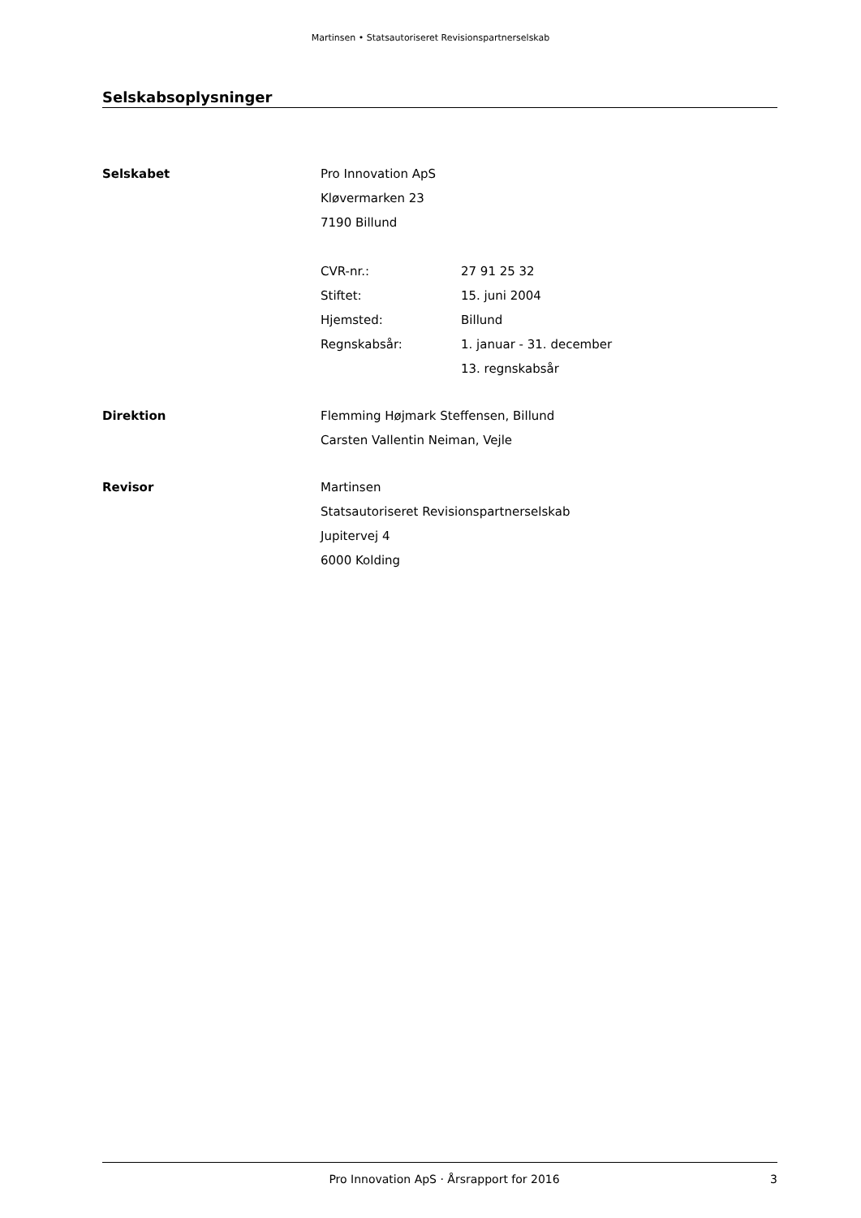Martinsen • Statsautoriseret Revisionspartnerselskab
Selskabsoplysninger
Selskabet Pro Innovation ApS
Kløvermarken 23
7190 Billund
CVR-nr.: 27 91 25 32
Stiftet: 15. juni 2004
Hjemsted: Billund
Regnskabsår: 1. januar - 31. december
13. regnskabsår
Direktion Flemming Højmark Steffensen, Billund
Carsten Vallentin Neiman, Vejle
Revisor Martinsen
Statsautoriseret Revisionspartnerselskab
Jupitervej 4
6000 Kolding
Pro Innovation ApS · Årsrapport for 2016
3